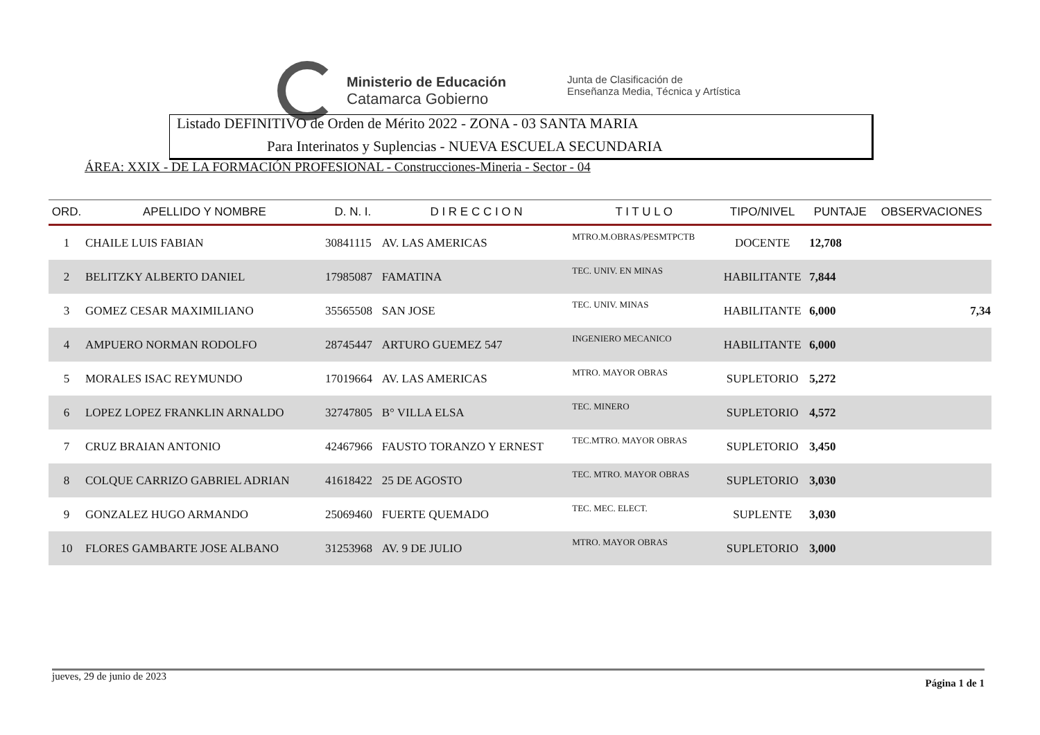Ministerio de Educación
Catamarca Gobierno
Junta de Clasificación de
Enseñanza Media, Técnica y Artística
Listado DEFINITIVO de Orden de Mérito 2022 - ZONA - 03 SANTA MARIA
Para Interinatos y Suplencias - NUEVA ESCUELA SECUNDARIA
ÁREA: XXIX - DE LA FORMACIÓN PROFESIONAL - Construcciones-Mineria - Sector - 04
| ORD. | APELLIDO Y NOMBRE | D. N. I. | D I R E C C I O N | T I T U L O | TIPO/NIVEL | PUNTAJE | OBSERVACIONES |
| --- | --- | --- | --- | --- | --- | --- | --- |
| 1 | CHAILE LUIS FABIAN | 30841115 | AV. LAS AMERICAS | MTRO.M.OBRAS/PESMTPCTB | DOCENTE | 12,708 | |
| 2 | BELITZKY ALBERTO DANIEL | 17985087 | FAMATINA | TEC. UNIV. EN MINAS | HABILITANTE | 7,844 | |
| 3 | GOMEZ CESAR MAXIMILIANO | 35565508 | SAN JOSE | TEC. UNIV. MINAS | HABILITANTE | 6,000 | 7,34 |
| 4 | AMPUERO NORMAN RODOLFO | 28745447 | ARTURO GUEMEZ 547 | INGENIERO MECANICO | HABILITANTE | 6,000 | |
| 5 | MORALES ISAC REYMUNDO | 17019664 | AV. LAS AMERICAS | MTRO. MAYOR OBRAS | SUPLETORIO | 5,272 | |
| 6 | LOPEZ LOPEZ FRANKLIN ARNALDO | 32747805 | B° VILLA ELSA | TEC. MINERO | SUPLETORIO | 4,572 | |
| 7 | CRUZ BRAIAN ANTONIO | 42467966 | FAUSTO TORANZO Y ERNEST | TEC.MTRO. MAYOR OBRAS | SUPLETORIO | 3,450 | |
| 8 | COLQUE CARRIZO GABRIEL ADRIAN | 41618422 | 25 DE AGOSTO | TEC. MTRO. MAYOR OBRAS | SUPLETORIO | 3,030 | |
| 9 | GONZALEZ HUGO ARMANDO | 25069460 | FUERTE QUEMADO | TEC. MEC. ELECT. | SUPLENTE | 3,030 | |
| 10 | FLORES GAMBARTE JOSE ALBANO | 31253968 | AV. 9 DE JULIO | MTRO. MAYOR OBRAS | SUPLETORIO | 3,000 | |
jueves, 29 de junio de 2023 Página 1 de 1